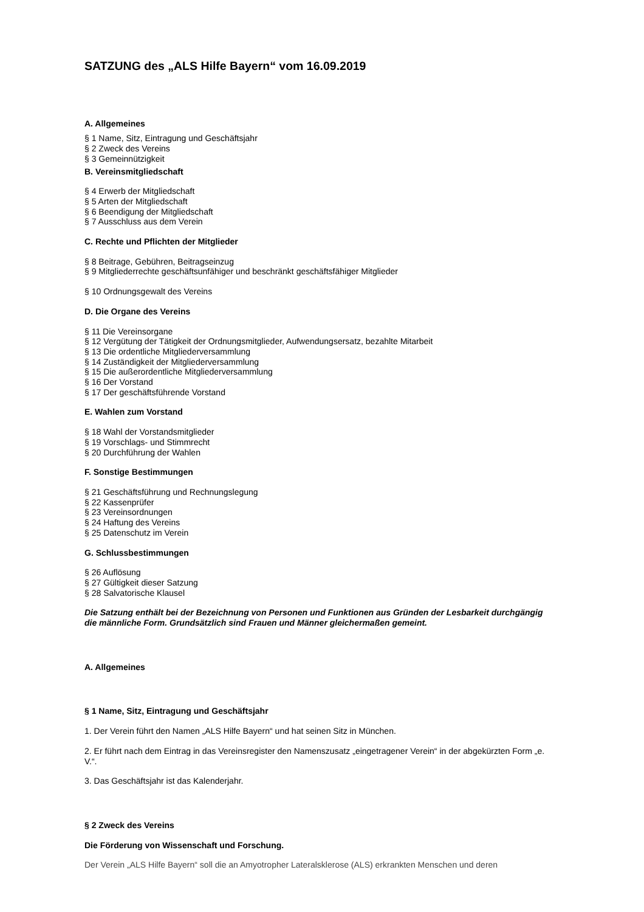SATZUNG des „ALS Hilfe Bayern“ vom 16.09.2019
A. Allgemeines
§ 1 Name, Sitz, Eintragung und Geschäftsjahr
§ 2 Zweck des Vereins
§ 3 Gemeinnützigkeit
B. Vereinsmitgliedschaft
§ 4 Erwerb der Mitgliedschaft
§ 5 Arten der Mitgliedschaft
§ 6 Beendigung der Mitgliedschaft
§ 7 Ausschluss aus dem Verein
C. Rechte und Pflichten der Mitglieder
§ 8 Beitrage, Gebühren, Beitragseinzug
§ 9 Mitgliederrechte geschäftsunfähiger und beschränkt geschäftsfähiger Mitglieder
§ 10 Ordnungsgewalt des Vereins
D. Die Organe des Vereins
§ 11 Die Vereinsorgane
§ 12 Vergütung der Tätigkeit der Ordnungsmitglieder, Aufwendungsersatz, bezahlte Mitarbeit
§ 13 Die ordentliche Mitgliederversammlung
§ 14 Zuständigkeit der Mitgliederversammlung
§ 15 Die außerordentliche Mitgliederversammlung
§ 16 Der Vorstand
§ 17 Der geschäftsführende Vorstand
E. Wahlen zum Vorstand
§ 18 Wahl der Vorstandsmitglieder
§ 19 Vorschlags- und Stimmrecht
§ 20 Durchführung der Wahlen
F. Sonstige Bestimmungen
§ 21 Geschäftsführung und Rechnungslegung
§ 22 Kassenprüfer
§ 23 Vereinsordnungen
§ 24 Haftung des Vereins
§ 25 Datenschutz im Verein
G. Schlussbestimmungen
§ 26 Auflösung
§ 27 Gültigkeit dieser Satzung
§ 28 Salvatorische Klausel
Die Satzung enthält bei der Bezeichnung von Personen und Funktionen aus Gründen der Lesbarkeit durchgängig die männliche Form. Grundsätzlich sind Frauen und Männer gleichermaßen gemeint.
A. Allgemeines
§ 1 Name, Sitz, Eintragung und Geschäftsjahr
1. Der Verein führt den Namen „ALS Hilfe Bayern“ und hat seinen Sitz in München.
2. Er führt nach dem Eintrag in das Vereinsregister den Namenszusatz „eingetragener Verein“ in der abgekürzten Form „e. V.“.
3. Das Geschäftsjahr ist das Kalenderjahr.
§ 2 Zweck des Vereins
Die Förderung von Wissenschaft und Forschung.
Der Verein „ALS Hilfe Bayern“ soll die an Amyotropher Lateralsklerose (ALS) erkrankten Menschen und deren